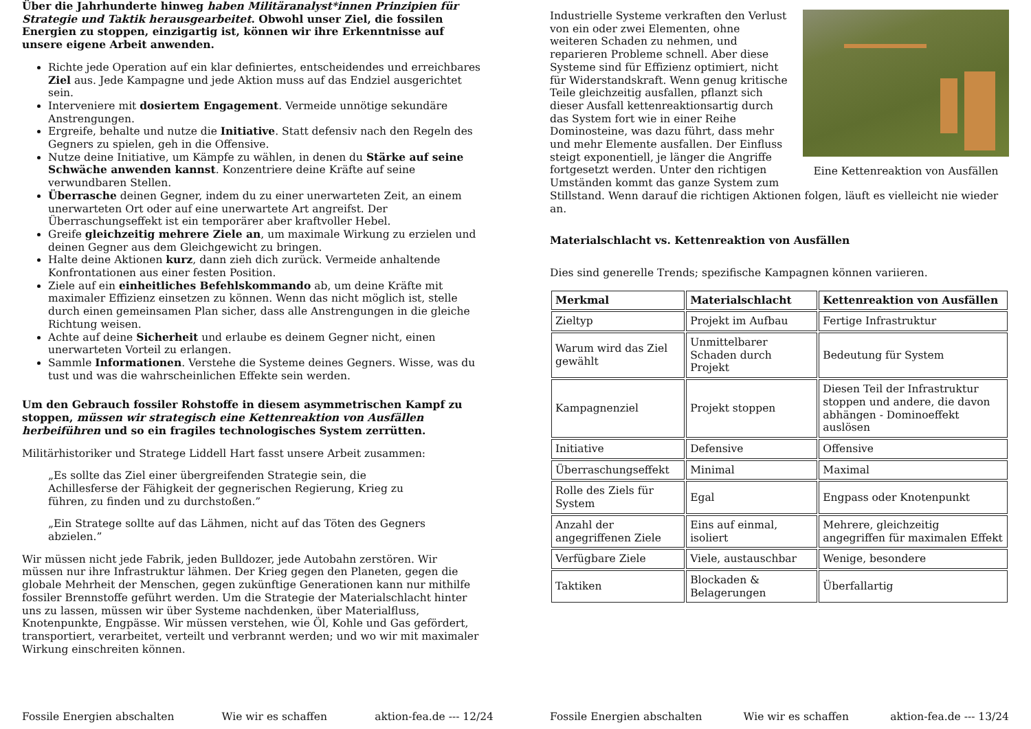Über die Jahrhunderte hinweg haben Militäranalyst*innen Prinzipien für Strategie und Taktik herausgearbeitet. Obwohl unser Ziel, die fossilen Energien zu stoppen, einzigartig ist, können wir ihre Erkenntnisse auf unsere eigene Arbeit anwenden.
Richte jede Operation auf ein klar definiertes, entscheidendes und erreichbares Ziel aus. Jede Kampagne und jede Aktion muss auf das Endziel ausgerichtet sein.
Interveniere mit dosiertem Engagement. Vermeide unnötige sekundäre Anstrengungen.
Ergreife, behalte und nutze die Initiative. Statt defensiv nach den Regeln des Gegners zu spielen, geh in die Offensive.
Nutze deine Initiative, um Kämpfe zu wählen, in denen du Stärke auf seine Schwäche anwenden kannst. Konzentriere deine Kräfte auf seine verwundbaren Stellen.
Überrasche deinen Gegner, indem du zu einer unerwarteten Zeit, an einem unerwarteten Ort oder auf eine unerwartete Art angreifst. Der Überraschungseffekt ist ein temporärer aber kraftvoller Hebel.
Greife gleichzeitig mehrere Ziele an, um maximale Wirkung zu erzielen und deinen Gegner aus dem Gleichgewicht zu bringen.
Halte deine Aktionen kurz, dann zieh dich zurück. Vermeide anhaltende Konfrontationen aus einer festen Position.
Ziele auf ein einheitliches Befehlskommando ab, um deine Kräfte mit maximaler Effizienz einsetzen zu können. Wenn das nicht möglich ist, stelle durch einen gemeinsamen Plan sicher, dass alle Anstrengungen in die gleiche Richtung weisen.
Achte auf deine Sicherheit und erlaube es deinem Gegner nicht, einen unerwarteten Vorteil zu erlangen.
Sammle Informationen. Verstehe die Systeme deines Gegners. Wisse, was du tust und was die wahrscheinlichen Effekte sein werden.
Um den Gebrauch fossiler Rohstoffe in diesem asymmetrischen Kampf zu stoppen, müssen wir strategisch eine Kettenreaktion von Ausfällen herbeiführen und so ein fragiles technologisches System zerrütten.
Militärhistoriker und Stratege Liddell Hart fasst unsere Arbeit zusammen:
„Es sollte das Ziel einer übergreifenden Strategie sein, die Achillesferse der Fähigkeit der gegnerischen Regierung, Krieg zu führen, zu finden und zu durchstoßen.”
„Ein Stratege sollte auf das Lähmen, nicht auf das Töten des Gegners abzielen.”
Wir müssen nicht jede Fabrik, jeden Bulldozer, jede Autobahn zerstören. Wir müssen nur ihre Infrastruktur lähmen. Der Krieg gegen den Planeten, gegen die globale Mehrheit der Menschen, gegen zukünftige Generationen kann nur mithilfe fossiler Brennstoffe geführt werden. Um die Strategie der Materialschlacht hinter uns zu lassen, müssen wir über Systeme nachdenken, über Materialfluss, Knotenpunkte, Engpässe. Wir müssen verstehen, wie Öl, Kohle und Gas gefördert, transportiert, verarbeitet, verteilt und verbrannt werden; und wo wir mit maximaler Wirkung einschreiten können.
Fossile Energien abschalten Wie wir es schaffen aktion-fea.de --- 12/24
Eine Kettenreaktion von Ausfällen
Industrielle Systeme verkraften den Verlust von ein oder zwei Elementen, ohne weiteren Schaden zu nehmen, und reparieren Probleme schnell. Aber diese Systeme sind für Effizienz optimiert, nicht für Widerstandskraft. Wenn genug kritische Teile gleichzeitig ausfallen, pflanzt sich dieser Ausfall kettenreaktionsartig durch das System fort wie in einer Reihe Dominosteine, was dazu führt, dass mehr und mehr Elemente ausfallen. Der Einfluss steigt exponentiell, je länger die Angriffe fortgesetzt werden. Unter den richtigen Umständen kommt das ganze System zum Stillstand. Wenn darauf die richtigen Aktionen folgen, läuft es vielleicht nie wieder an.
Materialschlacht vs. Kettenreaktion von Ausfällen
Dies sind generelle Trends; spezifische Kampagnen können variieren.
| Merkmal | Materialschlacht | Kettenreaktion von Ausfällen |
| --- | --- | --- |
| Zieltyp | Projekt im Aufbau | Fertige Infrastruktur |
| Warum wird das Ziel gewählt | Unmittelbarer Schaden durch Projekt | Bedeutung für System |
| Kampagnenziel | Projekt stoppen | Diesen Teil der Infrastruktur stoppen und andere, die davon abhängen - Dominoeffekt auslösen |
| Initiative | Defensive | Offensive |
| Überraschungseffekt | Minimal | Maximal |
| Rolle des Ziels für System | Egal | Engpass oder Knotenpunkt |
| Anzahl der angegriffenen Ziele | Eins auf einmal, isoliert | Mehrere, gleichzeitig angegriffen für maximalen Effekt |
| Verfügbare Ziele | Viele, austauschbar | Wenige, besondere |
| Taktiken | Blockaden & Belagerungen | Überfallartig |
Fossile Energien abschalten Wie wir es schaffen aktion-fea.de --- 13/24